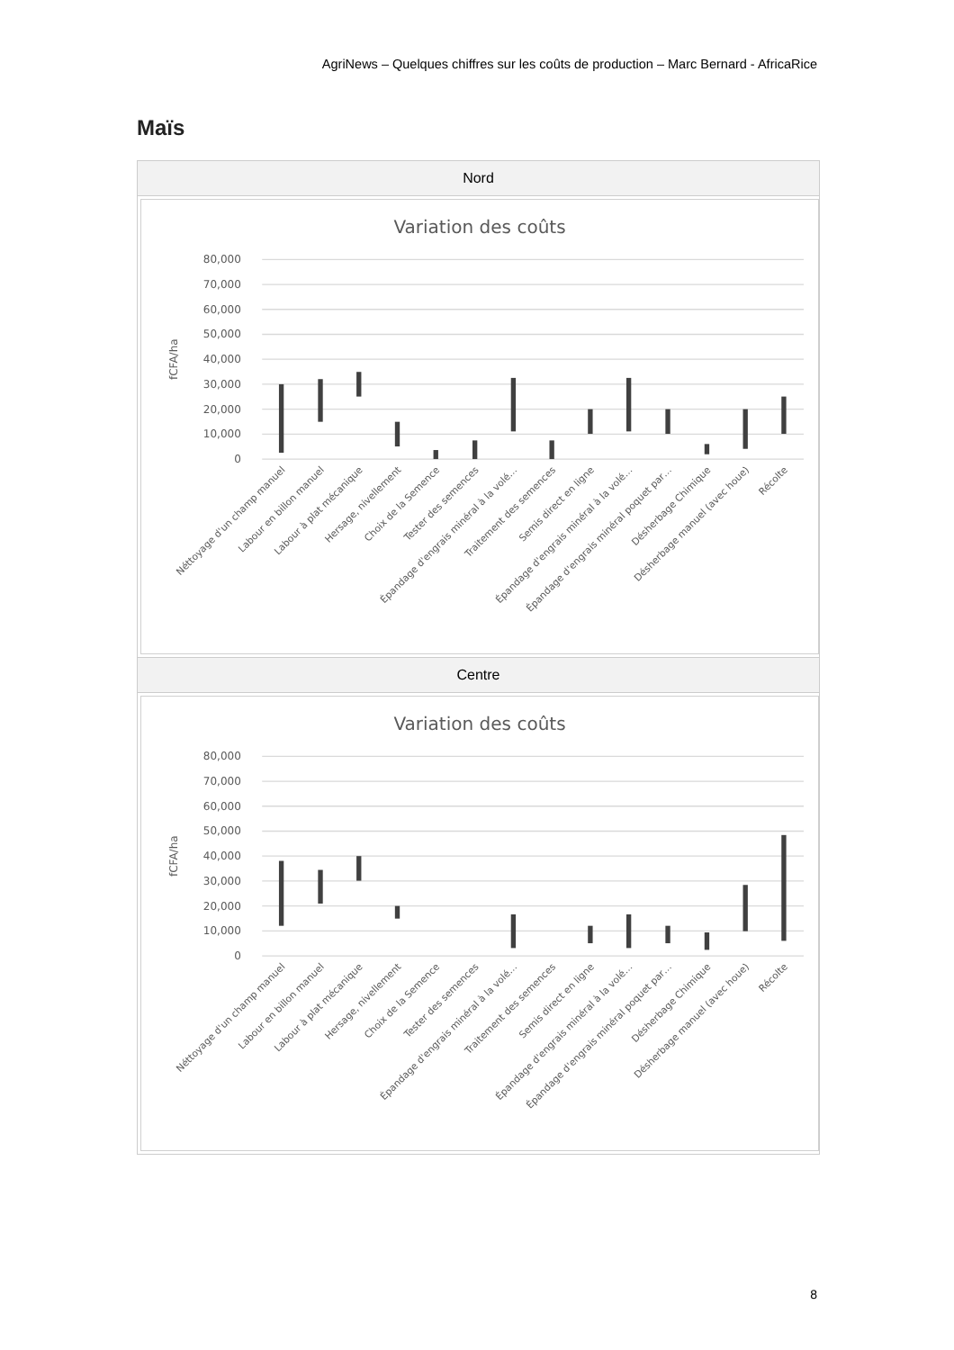AgriNews – Quelques chiffres sur les coûts de production – Marc Bernard - AfricaRice
Maïs
| Nord |
| --- |
| Variation des coûts 80,000 70,000 60,000 50,000 40,000 30,000 20,000 10,000 0 fCFA/ha Néttoyage d'un champ manuel Labour en billon manuel Labour à plat mécanique Hersage, nivellement Choix de la Semence Tester des semences Épandage d'engrais minéral à la volé… Traitement des semences Semis direct en ligne Épandage d'engrais minéral à la volé… Épandage d'engrais minéral poquet par… Désherbage Chimique Désherbage manuel (avec houe) Récolte |
| Centre |
| Variation des coûts 80,000 70,000 60,000 50,000 40,000 30,000 20,000 10,000 0 fCFA/ha Néttoyage d'un champ manuel Labour en billon manuel Labour à plat mécanique Hersage, nivellement Choix de la Semence Tester des semences Épandage d'engrais minéral à la volé… Traitement des semences Semis direct en ligne Épandage d'engrais minéral à la volé… Épandage d'engrais minéral poquet par… Désherbage Chimique Désherbage manuel (avec houe) Récolte |
8